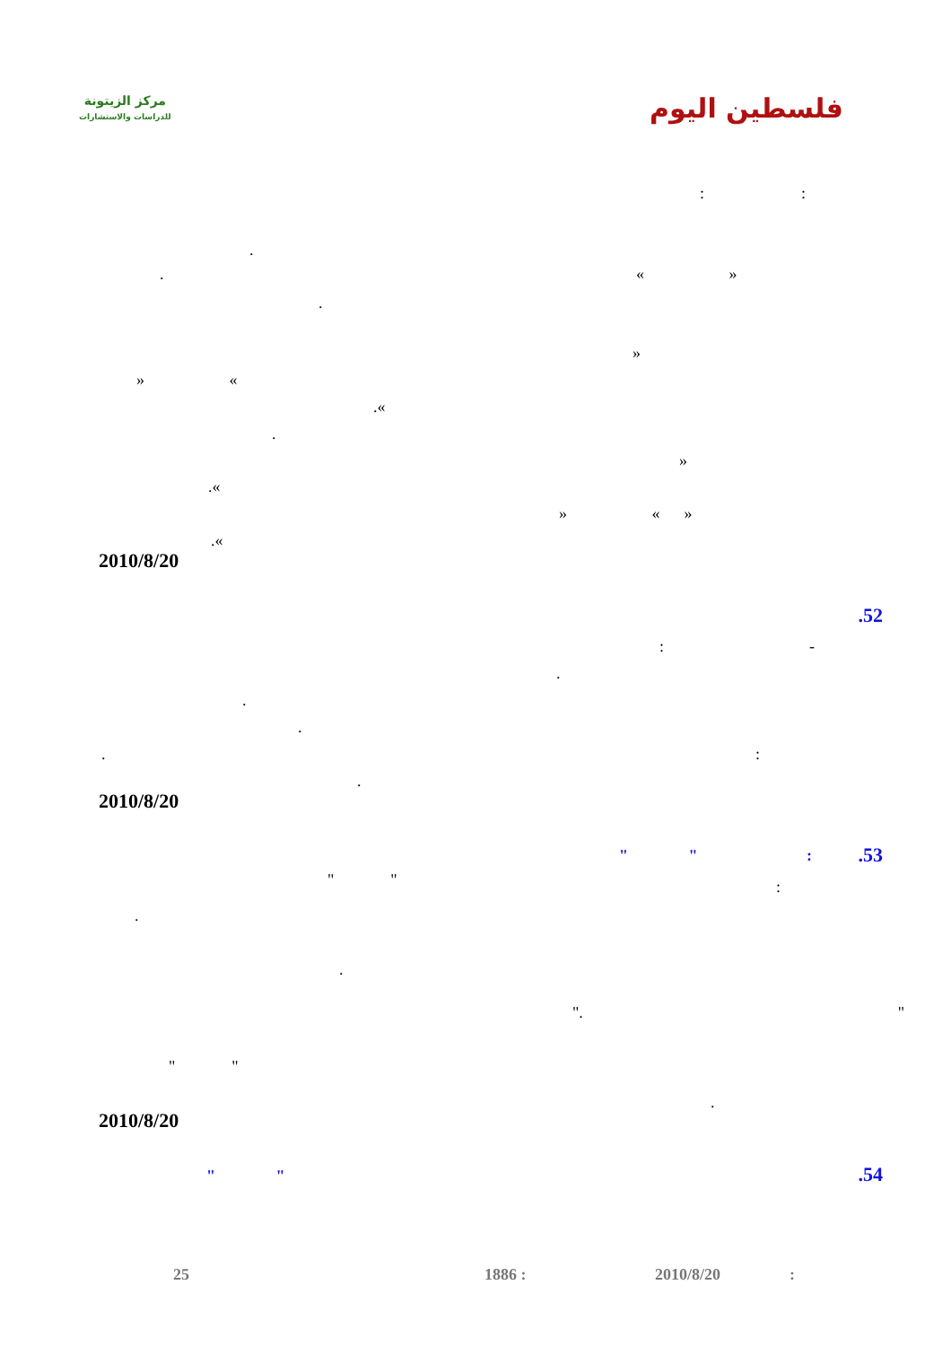مركز الزيتونة
للدراسات والاستشارات
فلسطين اليوم
: :
.
. « »
.
»
» «
.«
.
»
.«
» « »
.«
2010/8/20
.52
: -
.
.
.
. :
.
2010/8/20
.53
" " :
" " :
.
.
". "
" "
.
2010/8/20
.54 " "
:
2010/8/20
1886 :
25